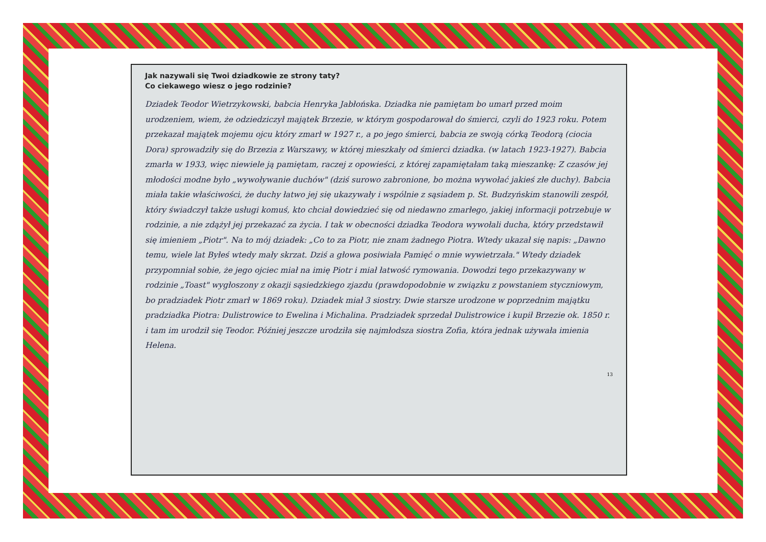Jak nazywali się Twoi dziadkowie ze strony taty?
Co ciekawego wiesz o jego rodzinie?
Dziadek Teodor Wietrzykowski, babcia Henryka Jabłońska. Dziadka nie pamiętam bo umarł przed moim urodzeniem, wiem, że odziedziczył majątek Brzezie, w którym gospodarował do śmierci, czyli do 1923 roku. Potem przekazał majątek mojemu ojcu który zmarł w 1927 r., a po jego śmierci, babcia ze swoją córką Teodorą (ciocia Dora) sprowadziły się do Brzezia z Warszawy, w której mieszkały od śmierci dziadka. (w latach 1923-1927). Babcia zmarła w 1933, więc niewiele ją pamiętam, raczej z opowieści, z której zapamiętałam taką mieszankę: Z czasów jej młodości modne było „wywoływanie duchów" (dziś surowo zabronione, bo można wywołać jakieś złe duchy). Babcia miała takie właściwości, że duchy łatwo jej się ukazywały i wspólnie z sąsiadem p. St. Budzyńskim stanowili zespół, który świadczył także usługi komuś, kto chciał dowiedzieć się od niedawno zmarłego, jakiej informacji potrzebuje w rodzinie, a nie zdążył jej przekazać za życia. I tak w obecności dziadka Teodora wywołali ducha, który przedstawił się imieniem „Piotr". Na to mój dziadek: „Co to za Piotr, nie znam żadnego Piotra. Wtedy ukazał się napis: „Dawno temu, wiele lat Byłeś wtedy mały skrzat. Dziś a głowa posiwiała Pamięć o mnie wywietrzała." Wtedy dziadek przypomniał sobie, że jego ojciec miał na imię Piotr i miał łatwość rymowania. Dowodzi tego przekazywany w rodzinie „Toast" wygłoszony z okazji sąsiedzkiego zjazdu (prawdopodobnie w związku z powstaniem styczniowym, bo pradziadek Piotr zmarł w 1869 roku). Dziadek miał 3 siostry. Dwie starsze urodzone w poprzednim majątku pradziadka Piotra: Dulistrowice to Ewelina i Michalina. Pradziadek sprzedał Dulistrowice i kupił Brzezie ok. 1850 r. i tam im urodził się Teodor. Później jeszcze urodziła się najmłodsza siostra Zofia, która jednak używała imienia Helena.
13